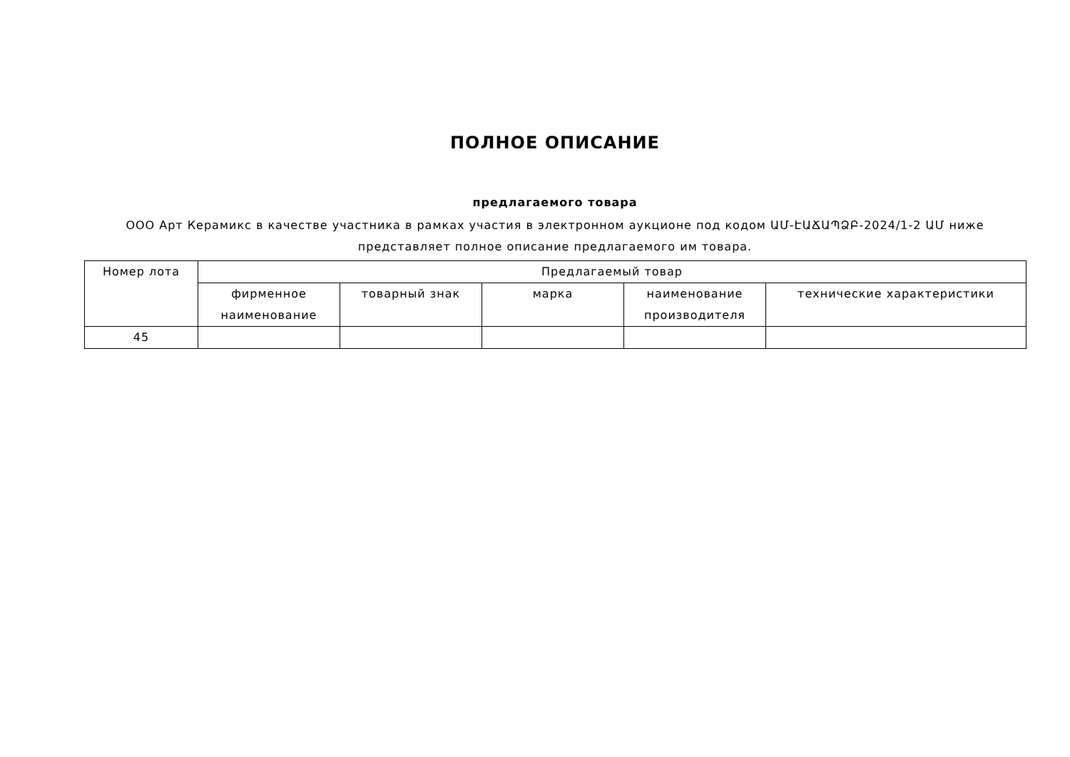ПОЛНОЕ ОПИСАНИЕ
предлагаемого товара
ООО Арт Керамикс в качестве участника в рамках участия в электронном аукционе под кодом ԱՄ-ԷԱՃԱՊՁԲ-2024/1-2 ԱՄ ниже представляет полное описание предлагаемого им товара.
| Номер лота | Предлагаемый товар | | | | |
| --- | --- | --- | --- | --- | --- |
| | фирменное наименование | товарный знак | марка | наименование производителя | технические характеристики |
| 45 | | | | | |